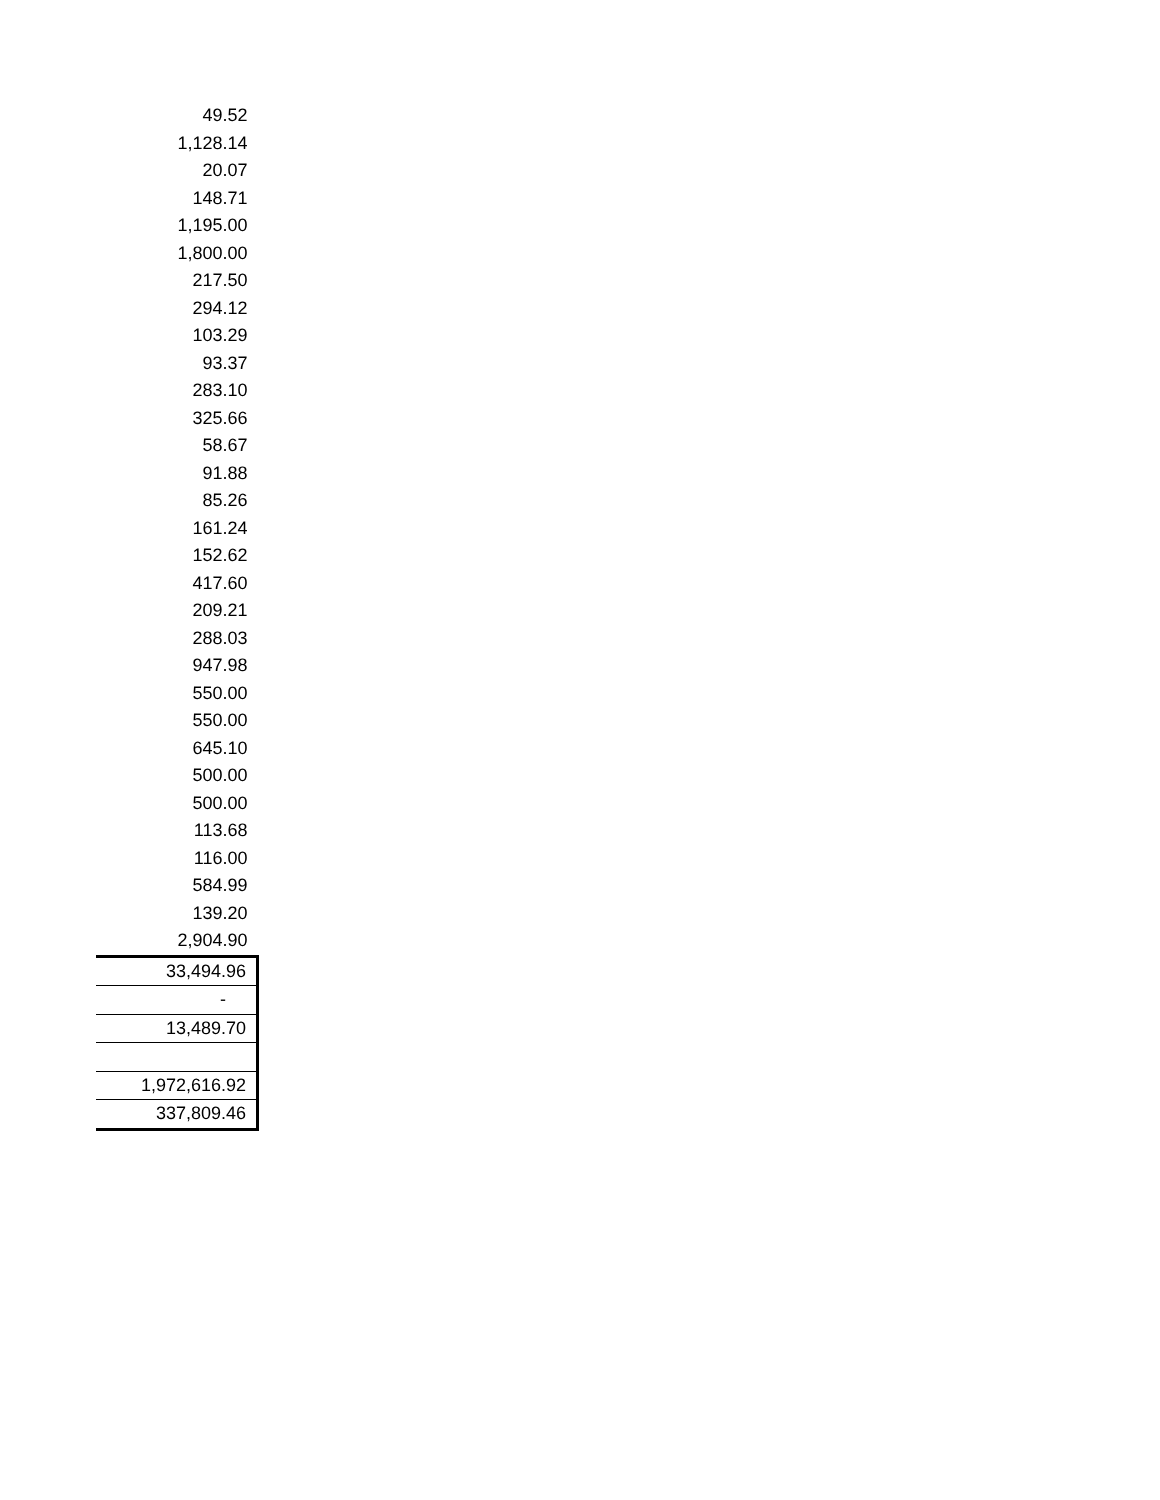| 49.52 |
| 1,128.14 |
| 20.07 |
| 148.71 |
| 1,195.00 |
| 1,800.00 |
| 217.50 |
| 294.12 |
| 103.29 |
| 93.37 |
| 283.10 |
| 325.66 |
| 58.67 |
| 91.88 |
| 85.26 |
| 161.24 |
| 152.62 |
| 417.60 |
| 209.21 |
| 288.03 |
| 947.98 |
| 550.00 |
| 550.00 |
| 645.10 |
| 500.00 |
| 500.00 |
| 113.68 |
| 116.00 |
| 584.99 |
| 139.20 |
| 2,904.90 |
| 33,494.96 |
| - |
| 13,489.70 |
| 1,972,616.92 |
| 337,809.46 |